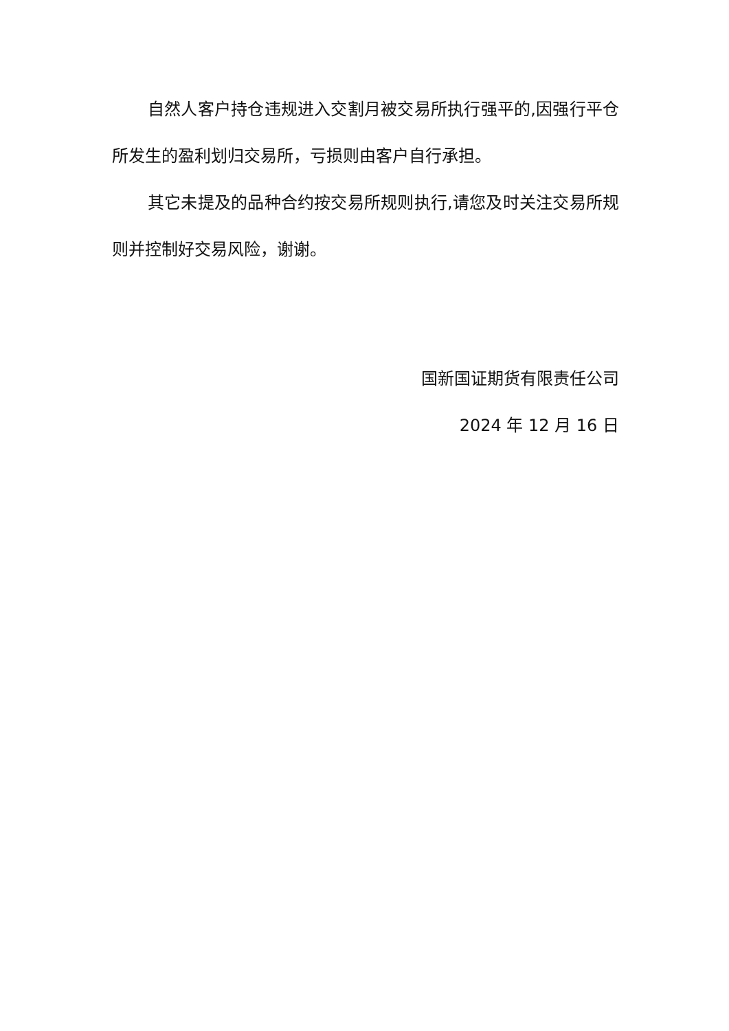自然人客户持仓违规进入交割月被交易所执行强平的,因强行平仓所发生的盈利划归交易所，亏损则由客户自行承担。
其它未提及的品种合约按交易所规则执行,请您及时关注交易所规则并控制好交易风险，谢谢。
国新国证期货有限责任公司
2024 年 12 月 16 日